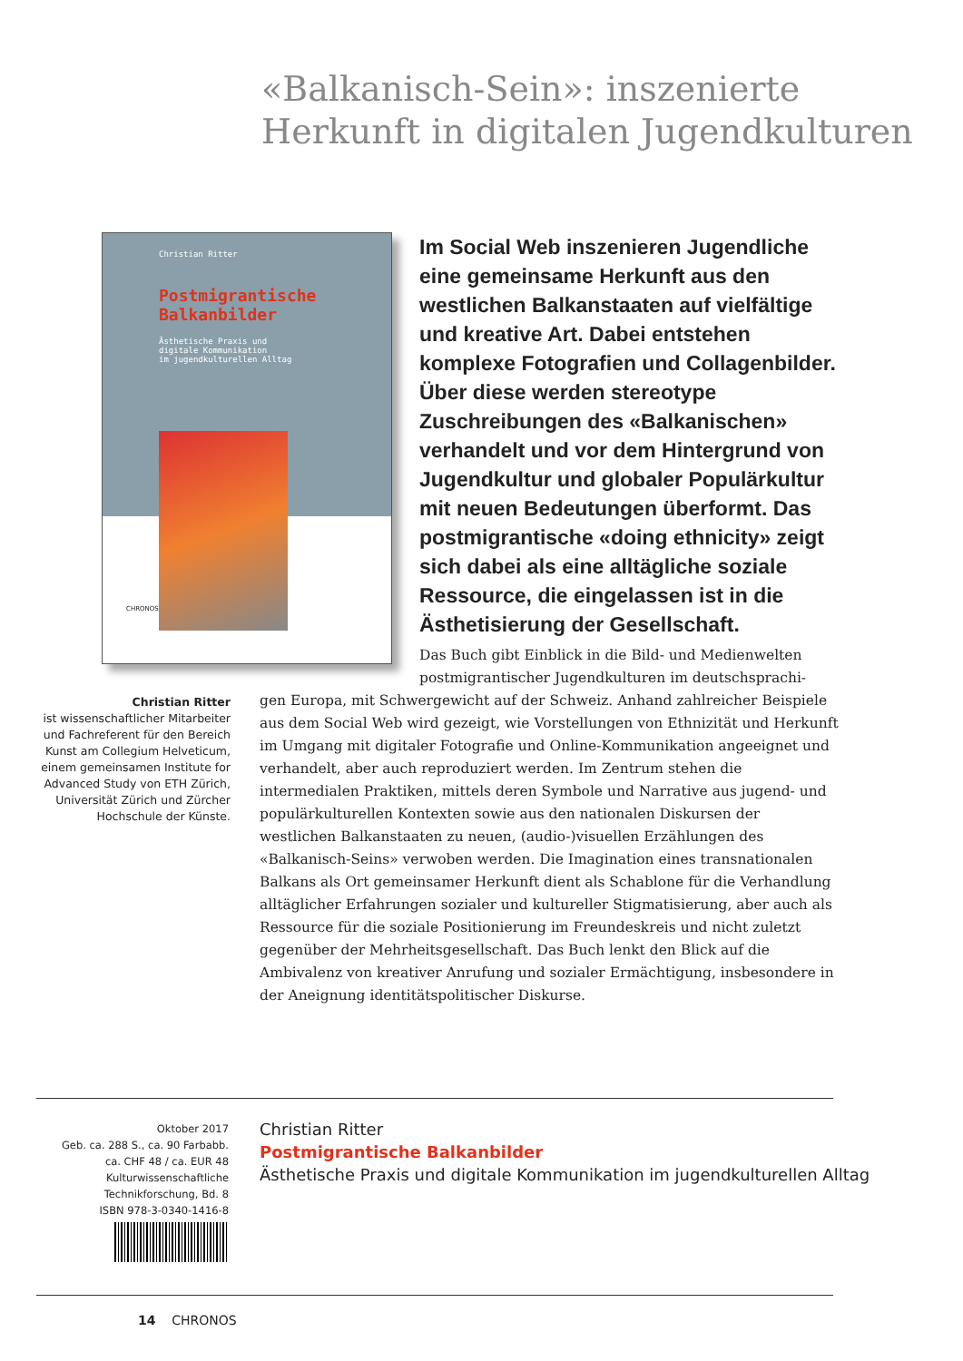«Balkanisch-Sein»: inszenierte
Herkunft in digitalen Jugendkulturen
Christian Ritter
Postmigrantische
Balkanbilder
Ästhetische Praxis und
digitale Kommunikation
im jugendkulturellen Alltag
CHRONOS
Im Social Web inszenieren Jugendliche eine gemeinsame Herkunft aus den westlichen Balkanstaaten auf vielfältige und kreative Art. Dabei entstehen komplexe Fotografien und Collagenbilder. Über diese werden stereotype Zuschreibungen des «Balkanischen» verhandelt und vor dem Hintergrund von Jugendkultur und globaler Populärkultur mit neuen Bedeutungen überformt. Das postmigrantische «doing ethnicity» zeigt sich dabei als eine alltägliche soziale Ressource, die eingelassen ist in die Ästhetisierung der Gesellschaft.
Das Buch gibt Einblick in die Bild- und Medienwelten postmigrantischer Jugendkulturen im deutschsprachi-
gen Europa, mit Schwergewicht auf der Schweiz. Anhand zahlreicher Beispiele aus dem Social Web wird gezeigt, wie Vorstellungen von Ethnizität und Herkunft im Umgang mit digitaler Fotografie und Online-Kommunikation angeeignet und verhandelt, aber auch reproduziert werden. Im Zentrum stehen die intermedialen Praktiken, mittels deren Symbole und Narrative aus jugend- und populärkulturellen Kontexten sowie aus den nationalen Diskursen der westlichen Balkanstaaten zu neuen, (audio-)visuellen Erzählungen des «Balkanisch-Seins» verwoben werden. Die Imagination eines transnationalen Balkans als Ort gemeinsamer Herkunft dient als Schablone für die Verhandlung alltäglicher Erfahrungen sozialer und kultureller Stigmatisierung, aber auch als Ressource für die soziale Positionierung im Freundeskreis und nicht zuletzt gegenüber der Mehrheitsgesellschaft. Das Buch lenkt den Blick auf die Ambivalenz von kreativer Anrufung und sozialer Ermächtigung, insbesondere in der Aneignung identitätspolitischer Diskurse.
Christian Ritter
ist wissenschaftlicher Mitarbeiter und Fachreferent für den Bereich Kunst am Collegium Helveticum, einem gemeinsamen Institute for Advanced Study von ETH Zürich, Universität Zürich und Zürcher Hochschule der Künste.
Oktober 2017
Geb. ca. 288 S., ca. 90 Farbabb.
ca. CHF 48 / ca. EUR 48
Kulturwissenschaftliche
Technikforschung, Bd. 8
ISBN 978-3-0340-1416-8
Christian Ritter
Postmigrantische Balkanbilder
Ästhetische Praxis und digitale Kommunikation im jugendkulturellen Alltag
14 CHRONOS